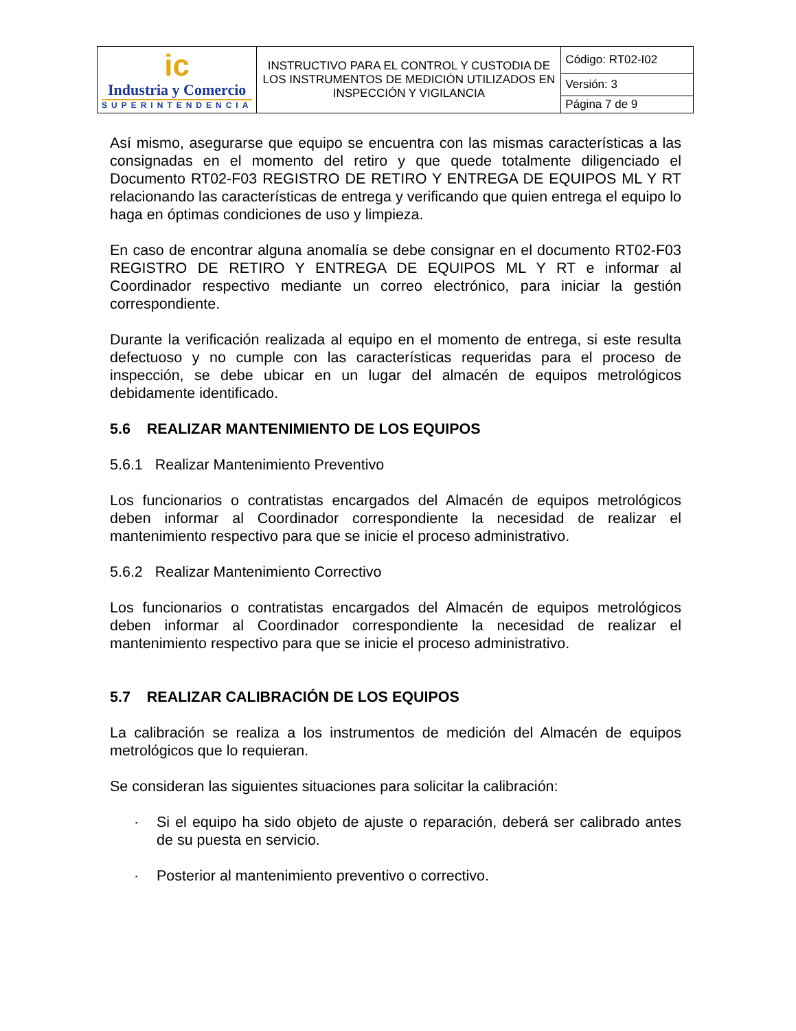| ic Industria y Comercio SUPERINTENDENCIA | INSTRUCTIVO PARA EL CONTROL Y CUSTODIA DE LOS INSTRUMENTOS DE MEDICIÓN UTILIZADOS EN INSPECCIÓN Y VIGILANCIA | Código: RT02-I02 |
| | | Versión: 3 |
| | | Página 7 de 9 |
Así mismo, asegurarse que equipo se encuentra con las mismas características a las consignadas en el momento del retiro y que quede totalmente diligenciado el Documento RT02-F03 REGISTRO DE RETIRO Y ENTREGA DE EQUIPOS ML Y RT relacionando las características de entrega y verificando que quien entrega el equipo lo haga en óptimas condiciones de uso y limpieza.
En caso de encontrar alguna anomalía se debe consignar en el documento RT02-F03 REGISTRO DE RETIRO Y ENTREGA DE EQUIPOS ML Y RT e informar al Coordinador respectivo mediante un correo electrónico, para iniciar la gestión correspondiente.
Durante la verificación realizada al equipo en el momento de entrega, si este resulta defectuoso y no cumple con las características requeridas para el proceso de inspección, se debe ubicar en un lugar del almacén de equipos metrológicos debidamente identificado.
5.6 REALIZAR MANTENIMIENTO DE LOS EQUIPOS
5.6.1 Realizar Mantenimiento Preventivo
Los funcionarios o contratistas encargados del Almacén de equipos metrológicos deben informar al Coordinador correspondiente la necesidad de realizar el mantenimiento respectivo para que se inicie el proceso administrativo.
5.6.2 Realizar Mantenimiento Correctivo
Los funcionarios o contratistas encargados del Almacén de equipos metrológicos deben informar al Coordinador correspondiente la necesidad de realizar el mantenimiento respectivo para que se inicie el proceso administrativo.
5.7 REALIZAR CALIBRACIÓN DE LOS EQUIPOS
La calibración se realiza a los instrumentos de medición del Almacén de equipos metrológicos que lo requieran.
Se consideran las siguientes situaciones para solicitar la calibración:
· Si el equipo ha sido objeto de ajuste o reparación, deberá ser calibrado antes de su puesta en servicio.
· Posterior al mantenimiento preventivo o correctivo.